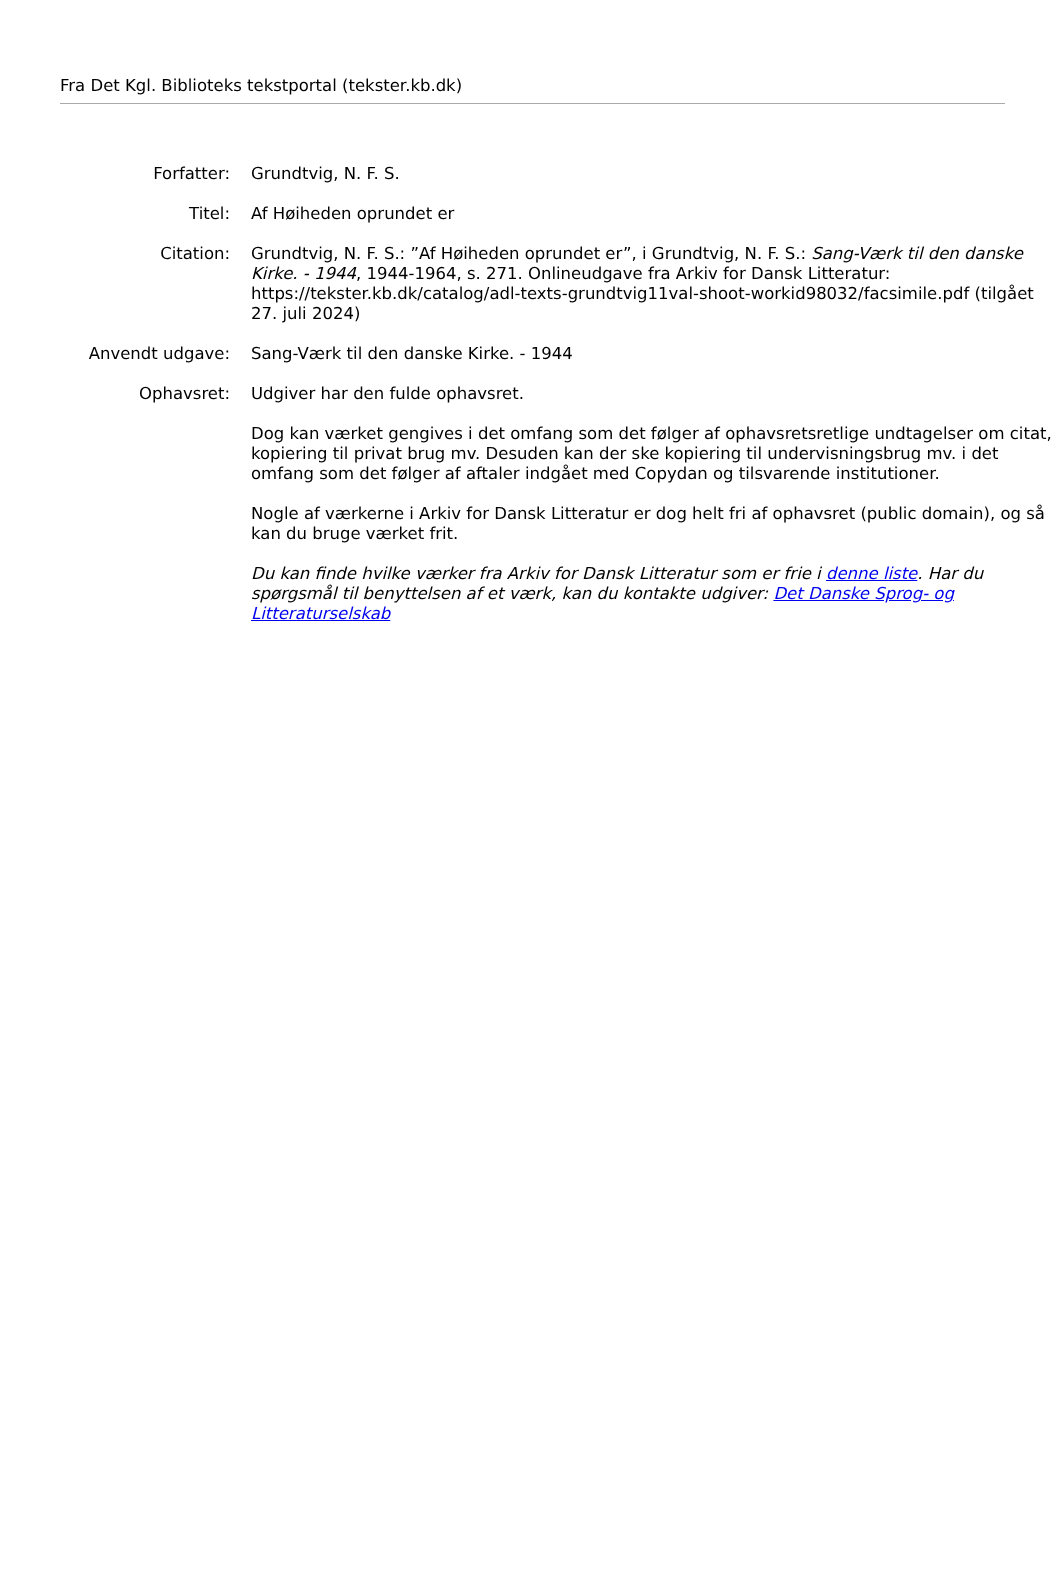Fra Det Kgl. Biblioteks tekstportal (tekster.kb.dk)
| Forfatter: | Grundtvig, N. F. S. |
| Titel: | Af Høiheden oprundet er |
| Citation: | Grundtvig, N. F. S.: ”Af Høiheden oprundet er”, i Grundtvig, N. F. S.: Sang-Værk til den danske Kirke. - 1944 , 1944-1964, s. 271. Onlineudgave fra Arkiv for Dansk Litteratur: https://tekster.kb.dk/catalog/adl-texts-grundtvig11val-shoot-workid98032/facsimile.pdf (tilgået 27. juli 2024) |
| Anvendt udgave: | Sang-Værk til den danske Kirke. - 1944 |
| Ophavsret: | Udgiver har den fulde ophavsret. Dog kan værket gengives i det omfang som det følger af ophavsretsretlige undtagelser om citat, kopiering til privat brug mv. Desuden kan der ske kopiering til undervisningsbrug mv. i det omfang som det følger af aftaler indgået med Copydan og tilsvarende institutioner. Nogle af værkerne i Arkiv for Dansk Litteratur er dog helt fri af ophavsret (public domain), og så kan du bruge værket frit. Du kan finde hvilke værker fra Arkiv for Dansk Litteratur som er frie i denne liste . Har du spørgsmål til benyttelsen af et værk, kan du kontakte udgiver: Det Danske Sprog- og Litteraturselskab |